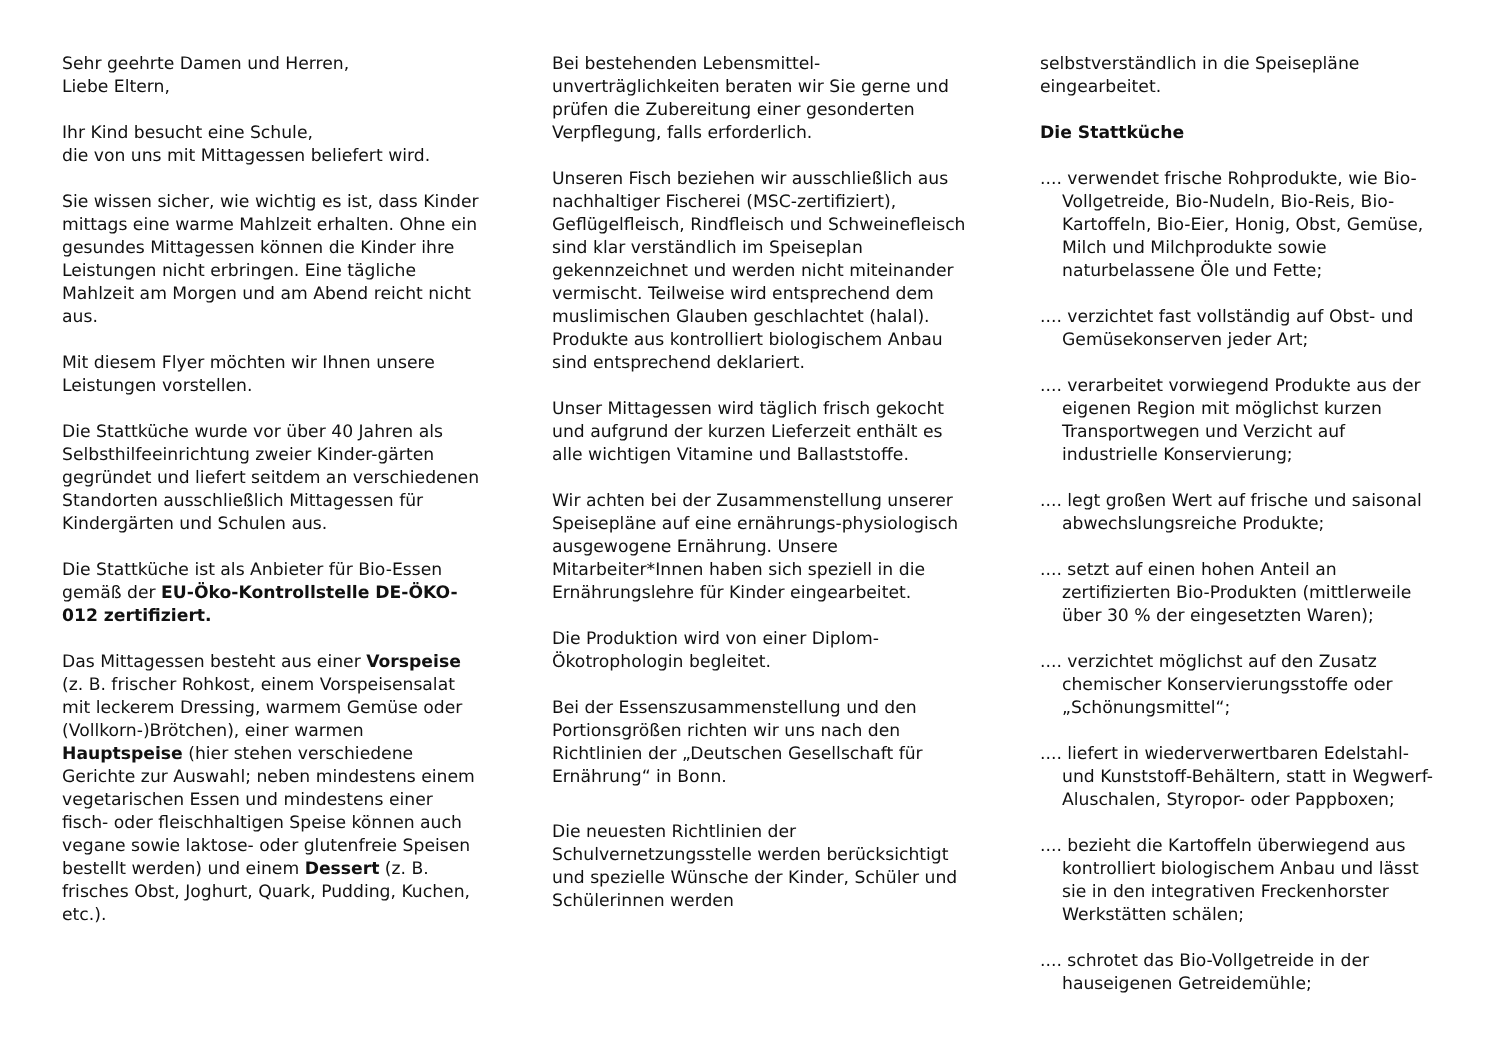Sehr geehrte Damen und Herren,
Liebe Eltern,
Ihr Kind besucht eine Schule,
die von uns mit Mittagessen beliefert wird.
Sie wissen sicher, wie wichtig es ist, dass Kinder mittags eine warme Mahlzeit erhalten. Ohne ein gesundes Mittagessen können die Kinder ihre Leistungen nicht erbringen. Eine tägliche Mahlzeit am Morgen und am Abend reicht nicht aus.
Mit diesem Flyer möchten wir Ihnen unsere Leistungen vorstellen.
Die Stattküche wurde vor über 40 Jahren als Selbsthilfeeinrichtung zweier Kinder-gärten gegründet und liefert seitdem an verschiedenen Standorten ausschließlich Mittagessen für Kindergärten und Schulen aus.
Die Stattküche ist als Anbieter für Bio-Essen gemäß der EU-Öko-Kontrollstelle DE-ÖKO-012 zertifiziert.
Das Mittagessen besteht aus einer Vorspeise (z. B. frischer Rohkost, einem Vorspeisensalat mit leckerem Dressing, warmem Gemüse oder (Vollkorn-)Brötchen), einer warmen Hauptspeise (hier stehen verschiedene Gerichte zur Auswahl; neben mindestens einem vegetarischen Essen und mindestens einer fisch- oder fleischhaltigen Speise können auch vegane sowie laktose- oder glutenfreie Speisen bestellt werden) und einem Dessert (z. B. frisches Obst, Joghurt, Quark, Pudding, Kuchen, etc.).
Bei bestehenden Lebensmittel-unverträglichkeiten beraten wir Sie gerne und prüfen die Zubereitung einer gesonderten Verpflegung, falls erforderlich.
Unseren Fisch beziehen wir ausschließlich aus nachhaltiger Fischerei (MSC-zertifiziert), Geflügelfleisch, Rindfleisch und Schweinefleisch sind klar verständlich im Speiseplan gekennzeichnet und werden nicht miteinander vermischt. Teilweise wird entsprechend dem muslimischen Glauben geschlachtet (halal). Produkte aus kontrolliert biologischem Anbau sind entsprechend deklariert.
Unser Mittagessen wird täglich frisch gekocht und aufgrund der kurzen Lieferzeit enthält es alle wichtigen Vitamine und Ballaststoffe.
Wir achten bei der Zusammenstellung unserer Speisepläne auf eine ernährungs-physiologisch ausgewogene Ernährung. Unsere Mitarbeiter*Innen haben sich speziell in die Ernährungslehre für Kinder eingearbeitet.
Die Produktion wird von einer Diplom-Ökotrophologin begleitet.
Bei der Essenszusammenstellung und den Portionsgrößen richten wir uns nach den Richtlinien der „Deutschen Gesellschaft für Ernährung“ in Bonn.
Die neuesten Richtlinien der Schulvernetzungsstelle werden berücksichtigt und spezielle Wünsche der Kinder, Schüler und Schülerinnen werden
selbstverständlich in die Speisepläne eingearbeitet.
Die Stattküche
.... verwendet frische Rohprodukte, wie Bio-Vollgetreide, Bio-Nudeln, Bio-Reis, Bio-Kartoffeln, Bio-Eier, Honig, Obst, Gemüse, Milch und Milchprodukte sowie naturbelassene Öle und Fette;
.... verzichtet fast vollständig auf Obst- und Gemüsekonserven jeder Art;
.... verarbeitet vorwiegend Produkte aus der eigenen Region mit möglichst kurzen Transportwegen und Verzicht auf industrielle Konservierung;
.... legt großen Wert auf frische und saisonal abwechslungsreiche Produkte;
.... setzt auf einen hohen Anteil an zertifizierten Bio-Produkten (mittlerweile über 30 % der eingesetzten Waren);
.... verzichtet möglichst auf den Zusatz chemischer Konservierungsstoffe oder „Schönungsmittel“;
.... liefert in wiederverwertbaren Edelstahl- und Kunststoff-Behältern, statt in Wegwerf-Aluschalen, Styropor- oder Pappboxen;
.... bezieht die Kartoffeln überwiegend aus kontrolliert biologischem Anbau und lässt sie in den integrativen Freckenhorster Werkstätten schälen;
.... schrotet das Bio-Vollgetreide in der hauseigenen Getreidemühle;